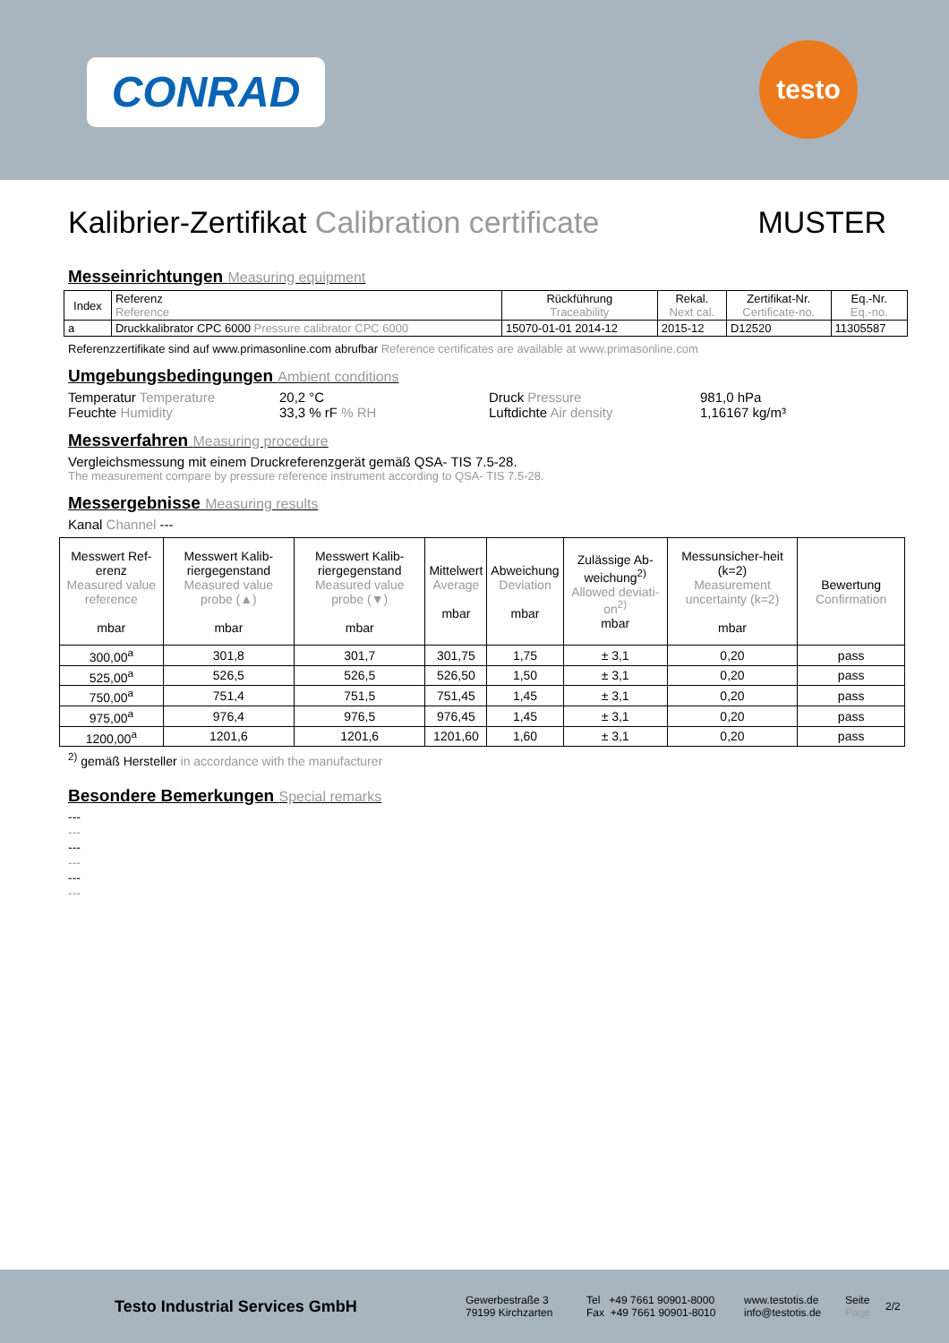CONRAD
testo
Kalibrier-Zertifikat Calibration certificate MUSTER
Messeinrichtungen Measuring equipment
| Index | Referenz Reference | Rückführung Traceability | Rekal. Next cal. | Zertifikat-Nr. Certificate-no. | Eq.-Nr. Eq.-no. |
| --- | --- | --- | --- | --- | --- |
| a | Druckkalibrator CPC 6000 Pressure calibrator CPC 6000 | 15070-01-01 2014-12 | 2015-12 | D12520 | 11305587 |
Referenzzertifikate sind auf www.primasonline.com abrufbar Reference certificates are available at www.primasonline.com
Umgebungsbedingungen Ambient conditions
Temperatur Temperature
20,2 °C
Druck Pressure
981,0 hPa
Feuchte Humidity
33,3 % rF % RH
Luftdichte Air density
1,16167 kg/m³
Messverfahren Measuring procedure
Vergleichsmessung mit einem Druckreferenzgerät gemäß QSA- TIS 7.5-28.
The measurement compare by pressure reference instrument according to QSA- TIS 7.5-28.
Messergebnisse Measuring results
Kanal Channel ---
| Messwert Ref-erenz Measured value reference mbar | Messwert Kalib-riergegenstand Measured value probe (▲) mbar | Messwert Kalib-riergegenstand Measured value probe (▼) mbar | Mittelwert Average mbar | Abweichung Deviation mbar | Zulässige Ab-weichung<sup>2)</sup> Allowed deviati-on<sup>2)</sup> mbar | Messunsicher-heit (k=2) Measurement uncertainty (k=2) mbar | Bewertung Confirmation |
| --- | --- | --- | --- | --- | --- | --- | --- |
| 300,00<sup>a</sup> | 301,8 | 301,7 | 301,75 | 1,75 | ± 3,1 | 0,20 | pass |
| 525,00<sup>a</sup> | 526,5 | 526,5 | 526,50 | 1,50 | ± 3,1 | 0,20 | pass |
| 750,00<sup>a</sup> | 751,4 | 751,5 | 751,45 | 1,45 | ± 3,1 | 0,20 | pass |
| 975,00<sup>a</sup> | 976,4 | 976,5 | 976,45 | 1,45 | ± 3,1 | 0,20 | pass |
| 1200,00<sup>a</sup> | 1201,6 | 1201,6 | 1201,60 | 1,60 | ± 3,1 | 0,20 | pass |
<sup>2)</sup> gemäß Hersteller in accordance with the manufacturer
Besondere Bemerkungen Special remarks
---
---
---
---
---
---
Testo Industrial Services GmbH
Gewerbestraße 3
79199 Kirchzarten
Tel +49 7661 90901-8000
Fax +49 7661 90901-8010
www.testotis.de
info@testotis.de
Seite
Page
2/2